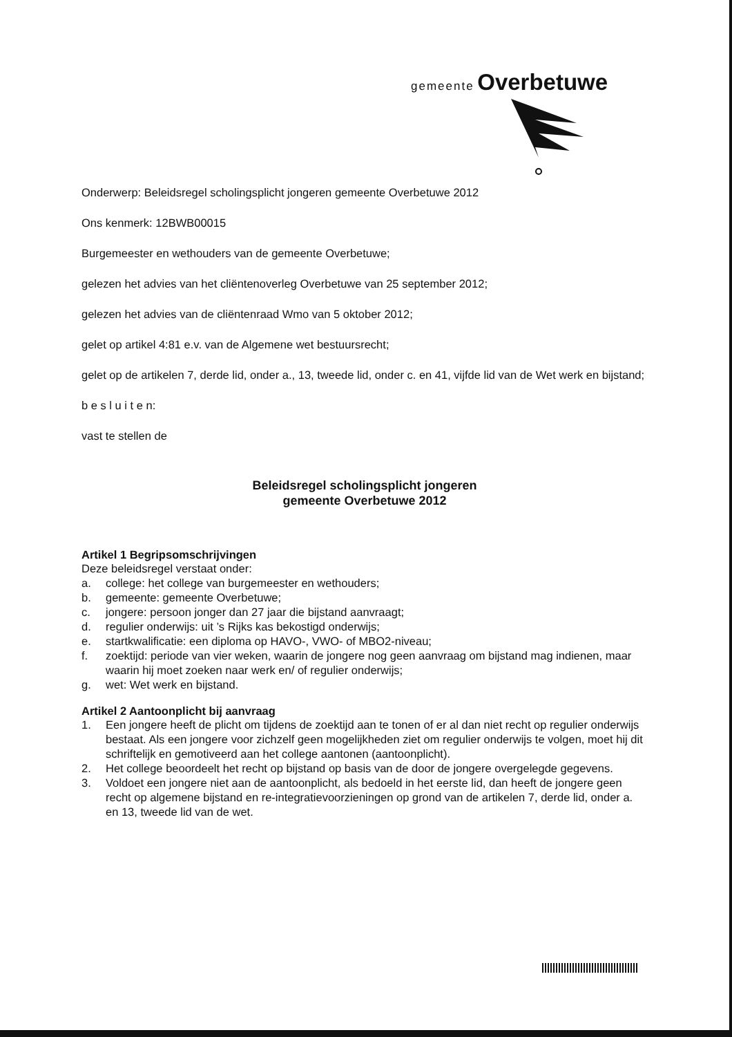gemeente Overbetuwe
Onderwerp: Beleidsregel scholingsplicht jongeren gemeente Overbetuwe 2012
Ons kenmerk: 12BWB00015
Burgemeester en wethouders van de gemeente Overbetuwe;
gelezen het advies van het cliëntenoverleg Overbetuwe van 25 september 2012;
gelezen het advies van de cliëntenraad Wmo van 5 oktober 2012;
gelet op artikel 4:81 e.v. van de Algemene wet bestuursrecht;
gelet op de artikelen 7, derde lid, onder a., 13, tweede lid, onder c. en 41, vijfde lid van de Wet werk en bijstand;
b e s l u i t e n:
vast te stellen de
Beleidsregel scholingsplicht jongeren
gemeente Overbetuwe 2012
Artikel 1 Begripsomschrijvingen
Deze beleidsregel verstaat onder:
a. college: het college van burgemeester en wethouders;
b. gemeente: gemeente Overbetuwe;
c. jongere: persoon jonger dan 27 jaar die bijstand aanvraagt;
d. regulier onderwijs: uit ’s Rijks kas bekostigd onderwijs;
e. startkwalificatie: een diploma op HAVO-, VWO- of MBO2-niveau;
f. zoektijd: periode van vier weken, waarin de jongere nog geen aanvraag om bijstand mag indienen, maar waarin hij moet zoeken naar werk en/ of regulier onderwijs;
g. wet: Wet werk en bijstand.
Artikel 2 Aantoonplicht bij aanvraag
1. Een jongere heeft de plicht om tijdens de zoektijd aan te tonen of er al dan niet recht op regulier onderwijs bestaat. Als een jongere voor zichzelf geen mogelijkheden ziet om regulier onderwijs te volgen, moet hij dit schriftelijk en gemotiveerd aan het college aantonen (aantoonplicht).
2. Het college beoordeelt het recht op bijstand op basis van de door de jongere overgelegde gegevens.
3. Voldoet een jongere niet aan de aantoonplicht, als bedoeld in het eerste lid, dan heeft de jongere geen recht op algemene bijstand en re-integratievoorzieningen op grond van de artikelen 7, derde lid, onder a. en 13, tweede lid van de wet.